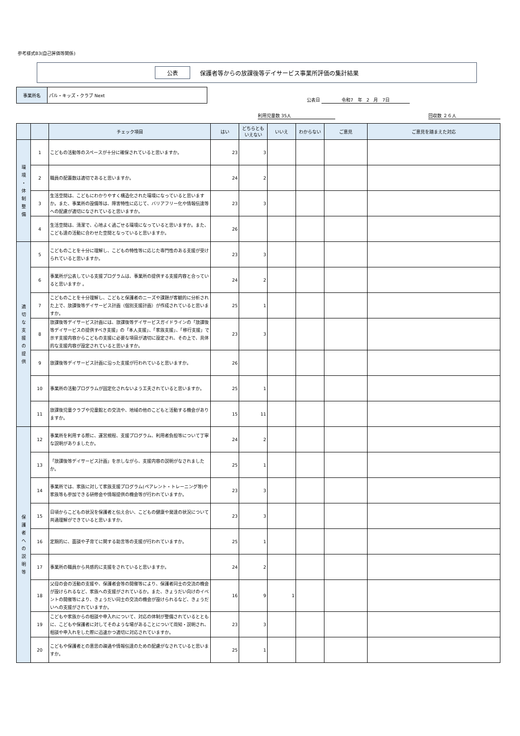参考様式B3(自己評価等関係)
公表 保護者等からの放課後等デイサービス事業所評価の集計結果
事業所名
パル・キッズ・クラブ Next
公表日 令和7　年　2　月　7日
利用児童数 35人 回収数 ２６人
| | | チェック項目 | はい | どちらとも いえない | いいえ | わからない | ご意見 | ご意見を踏まえた対応 |
| --- | --- | --- | --- | --- | --- | --- | --- | --- |
| 環 境 ・ 体 制 整 備 | 1 | こどもの活動等のスペースが十分に確保されていると思いますか。 | 23 | 3 | | | | |
| | 2 | 職員の配置数は適切であると思いますか。 | 24 | 2 | | | | |
| | 3 | 生活空間は、こどもにわかりやすく構造化された環境になっていると思いますか。また、事業所の設備等は、障害特性に応じて、バリアフリー化や情報伝達等への配慮が適切になされていると思いますか。 | 23 | 3 | | | | |
| | 4 | 生活空間は、清潔で、心地よく過ごせる環境になっていると思いますか。また、こども達の活動に合わせた空間となっていると思いますか。 | 26 | | | | | |
| 適 切 な 支 援 の 提 供 | 5 | こどものことを十分に理解し、こどもの特性等に応じた専門性のある支援が受けられていると思いますか。 | 23 | 3 | | | | |
| | 6 | 事業所が公表している支援プログラムは、事業所の提供する支援内容と合っていると思いますか 。 | 24 | 2 | | | | |
| | 7 | こどものことを十分理解し、こどもと保護者のニーズや課題が客観的に分析された上で、放課後等デイサービス計画（個別支援計画）が作成されていると思いますか。 | 25 | 1 | | | | |
| | 8 | 放課後等デイサービス計画には、放課後等デイサービスガイドラインの「放課後等デイサービスの提供すべき支援」の「本人支援」、「家族支援」、「移行支援」で示す支援内容からこどもの支援に必要な項目が適切に設定され、その上で、具体的な支援内容が設定されていると思いますか。 | 23 | 3 | | | | |
| | 9 | 放課後等デイサービス計画に沿った支援が行われていると思いますか。 | 26 | | | | | |
| | 10 | 事業所の活動プログラムが固定化されないよう工夫されていると思いますか。 | 25 | 1 | | | | |
| | 11 | 放課後児童クラブや児童館との交流や、地域の他のこどもと活動する機会がありますか。 | 15 | 11 | | | | |
| 保 護 者 へ の 説 明 等 | 12 | 事業所を利用する際に、運営規程、支援プログラム、利用者負担等について丁寧な説明がありましたか。 | 24 | 2 | | | | |
| | 13 | 「放課後等デイサービス計画」を示しながら、支援内容の説明がなされましたか。 | 25 | 1 | | | | |
| | 14 | 事業所では、家族に対して家族支援プログラム(ペアレント・トレーニング等)や家族等も参加できる研修会や情報提供の機会等が行われていますか。 | 23 | 3 | | | | |
| | 15 | 日頃からこどもの状況を保護者と伝え合い、こどもの健康や発達の状況について共通理解ができていると思いますか。 | 23 | 3 | | | | |
| | 16 | 定期的に、面談や子育てに関する助言等の支援が行われていますか。 | 25 | 1 | | | | |
| | 17 | 事業所の職員から共感的に支援をされていると思いますか。 | 24 | 2 | | | | |
| | 18 | 父母の会の活動の支援や、保護者会等の開催等により、保護者同士の交流の機会が設けられるなど、家族への支援がされているか。また、きょうだい向けのイベントの開催等により、きょうだい同士の交流の機会が設けられるなど、きょうだいへの支援がされていますか。 | 16 | 9 | 1 | | | |
| | 19 | こどもや家族からの相談や申入れについて、対応の体制が整備されているとともに、こどもや保護者に対してそのような場があることについて周知・説明され、相談や申入れをした際に迅速かつ適切に対応されていますか。 | 23 | 3 | | | | |
| | 20 | こどもや保護者との意思の疎通や情報伝達のための配慮がなされていると思いますか。 | 25 | 1 | | | | |